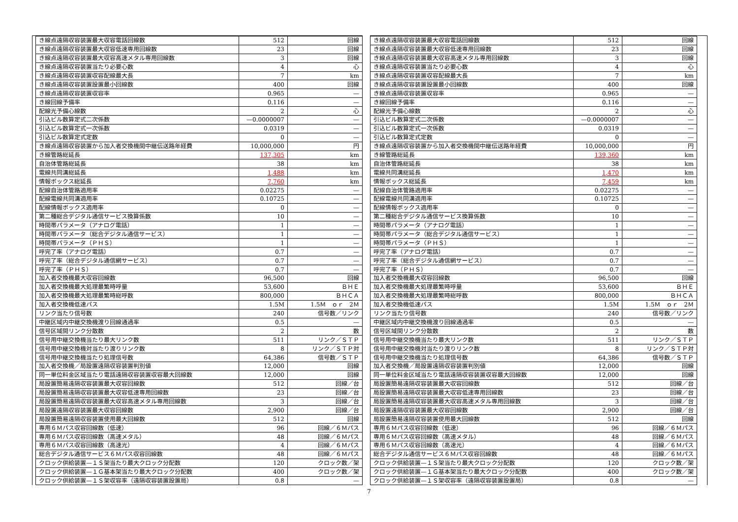| き線点遠隔収容装置最大収容電話回線数 | 512 | 回線 |
| き線点遠隔収容装置最大収容低速専用回線数 | 23 | 回線 |
| き線点遠隔収容装置最大収容高速メタル専用回線数 | 3 | 回線 |
| き線点遠隔収容装置当たり必要心数 | 4 | 心 |
| き線点遠隔収容装置収容配線最大長 | 7 | km |
| き線点遠隔収容装置設置最小回線数 | 400 | 回線 |
| き線点遠隔収容装置収容率 | 0.965 | — |
| き線回線予備率 | 0.116 | — |
| 配線光予備心線数 | 2 | 心 |
| 引込ビル数算定式二次係数 | —0.0000007 | — |
| 引込ビル数算定式一次係数 | 0.0319 | — |
| 引込ビル数算定式定数 | 0 | — |
| き線点遠隔収容装置から加入者交換機間中継伝送路年経費 | 10,000,000 | 円 |
| き線管路総延長 | 137,305 | km |
| 自治体管路総延長 | 38 | km |
| 電線共同溝総延長 | 1,488 | km |
| 情報ボックス総延長 | 7,760 | km |
| 配線自治体管路適用率 | 0.02275 | — |
| 配線電線共同溝適用率 | 0.10725 | — |
| 配線情報ボックス適用率 | 0 | — |
| 第二種総合デジタル通信サービス換算係数 | 10 | — |
| 時間帯パラメータ（アナログ電話） | 1 | — |
| 時間帯パラメータ（総合デジタル通信サービス） | 1 | — |
| 時間帯パラメータ（ＰＨＳ） | 1 | — |
| 呼完了率（アナログ電話） | 0.7 | — |
| 呼完了率（総合デジタル通信網サービス） | 0.7 | — |
| 呼完了率（ＰＨＳ） | 0.7 | — |
| 加入者交換機最大収容回線数 | 96,500 | 回線 |
| 加入者交換機最大処理最繁時呼量 | 53,600 | ＢＨＥ |
| 加入者交換機最大処理最繁時総呼数 | 800,000 | ＢＨＣＡ |
| 加入者交換機低速パス | 1.5M | 1.5Ｍ ｏｒ 2Ｍ |
| リンク当たり信号数 | 240 | 信号数／リンク |
| 中継区域内中継交換機渡り回線通過率 | 0.5 | — |
| 信号区域間リンク分散数 | 2 | 数 |
| 信号用中継交換機当たり最大リンク数 | 511 | リンク／ＳＴＰ |
| 信号用中継交換機対当たり渡りリンク数 | 8 | リンク／ＳＴＰ対 |
| 信号用中継交換機当たり処理信号数 | 64,386 | 信号数／ＳＴＰ |
| 加入者交換機／局設置遠隔収容装置判別値 | 12,000 | 回線 |
| 同一単位料金区域当たり電話遠隔収容装置収容最大回線数 | 12,000 | 回線 |
| 局設置簡易遠隔収容装置最大収容回線数 | 512 | 回線／台 |
| 局設置簡易遠隔収容装置最大収容低速専用回線数 | 23 | 回線／台 |
| 局設置簡易遠隔収容装置最大収容高速メタル専用回線数 | 3 | 回線／台 |
| 局設置遠隔収容装置最大収容回線数 | 2,900 | 回線／台 |
| 局設置簡易遠隔収容装置使用最大回線数 | 512 | 回線 |
| 専用６Ｍパス収容回線数（低速） | 96 | 回線／６Ｍパス |
| 専用６Ｍパス収容回線数（高速メタル） | 48 | 回線／６Ｍパス |
| 専用６Ｍパス収容回線数（高速光） | 4 | 回線／６Ｍパス |
| 総合デジタル通信サービス６Ｍパス収容回線数 | 48 | 回線／６Ｍパス |
| クロック供給装置—１Ｓ架当たり最大クロック分配数 | 120 | クロック数／架 |
| クロック供給装置—１Ｇ基本架当たり最大クロック分配数 | 400 | クロック数／架 |
| クロック供給装置—１Ｓ架収容率（遠隔収容装置設置局） | 0.8 | — |
| き線点遠隔収容装置最大収容電話回線数 | 512 | 回線 |
| き線点遠隔収容装置最大収容低速専用回線数 | 23 | 回線 |
| き線点遠隔収容装置最大収容高速メタル専用回線数 | 3 | 回線 |
| き線点遠隔収容装置当たり必要心数 | 4 | 心 |
| き線点遠隔収容装置収容配線最大長 | 7 | km |
| き線点遠隔収容装置設置最小回線数 | 400 | 回線 |
| き線点遠隔収容装置収容率 | 0.965 | — |
| き線回線予備率 | 0.116 | — |
| 配線光予備心線数 | 2 | 心 |
| 引込ビル数算定式二次係数 | —0.0000007 | — |
| 引込ビル数算定式一次係数 | 0.0319 | — |
| 引込ビル数算定式定数 | 0 | — |
| き線点遠隔収容装置から加入者交換機間中継伝送路年経費 | 10,000,000 | 円 |
| き線管路総延長 | 139,360 | km |
| 自治体管路総延長 | 38 | km |
| 電線共同溝総延長 | 1,470 | km |
| 情報ボックス総延長 | 7,459 | km |
| 配線自治体管路適用率 | 0.02275 | — |
| 配線電線共同溝適用率 | 0.10725 | — |
| 配線情報ボックス適用率 | 0 | — |
| 第二種総合デジタル通信サービス換算係数 | 10 | — |
| 時間帯パラメータ（アナログ電話） | 1 | — |
| 時間帯パラメータ（総合デジタル通信サービス） | 1 | — |
| 時間帯パラメータ（ＰＨＳ） | 1 | — |
| 呼完了率（アナログ電話） | 0.7 | — |
| 呼完了率（総合デジタル通信網サービス） | 0.7 | — |
| 呼完了率（ＰＨＳ） | 0.7 | — |
| 加入者交換機最大収容回線数 | 96,500 | 回線 |
| 加入者交換機最大処理最繁時呼量 | 53,600 | ＢＨＥ |
| 加入者交換機最大処理最繁時総呼数 | 800,000 | ＢＨＣＡ |
| 加入者交換機低速パス | 1.5M | 1.5Ｍ ｏｒ 2Ｍ |
| リンク当たり信号数 | 240 | 信号数／リンク |
| 中継区域内中継交換機渡り回線通過率 | 0.5 | — |
| 信号区域間リンク分散数 | 2 | 数 |
| 信号用中継交換機当たり最大リンク数 | 511 | リンク／ＳＴＰ |
| 信号用中継交換機対当たり渡りリンク数 | 8 | リンク／ＳＴＰ対 |
| 信号用中継交換機当たり処理信号数 | 64,386 | 信号数／ＳＴＰ |
| 加入者交換機／局設置遠隔収容装置判別値 | 12,000 | 回線 |
| 同一単位料金区域当たり電話遠隔収容装置収容最大回線数 | 12,000 | 回線 |
| 局設置簡易遠隔収容装置最大収容回線数 | 512 | 回線／台 |
| 局設置簡易遠隔収容装置最大収容低速専用回線数 | 23 | 回線／台 |
| 局設置簡易遠隔収容装置最大収容高速メタル専用回線数 | 3 | 回線／台 |
| 局設置遠隔収容装置最大収容回線数 | 2,900 | 回線／台 |
| 局設置簡易遠隔収容装置使用最大回線数 | 512 | 回線 |
| 専用６Ｍパス収容回線数（低速） | 96 | 回線／６Ｍパス |
| 専用６Ｍパス収容回線数（高速メタル） | 48 | 回線／６Ｍパス |
| 専用６Ｍパス収容回線数（高速光） | 4 | 回線／６Ｍパス |
| 総合デジタル通信サービス６Ｍパス収容回線数 | 48 | 回線／６Ｍパス |
| クロック供給装置—１Ｓ架当たり最大クロック分配数 | 120 | クロック数／架 |
| クロック供給装置—１Ｇ基本架当たり最大クロック分配数 | 400 | クロック数／架 |
| クロック供給装置—１Ｓ架収容率（遠隔収容装置設置局） | 0.8 | — |
7